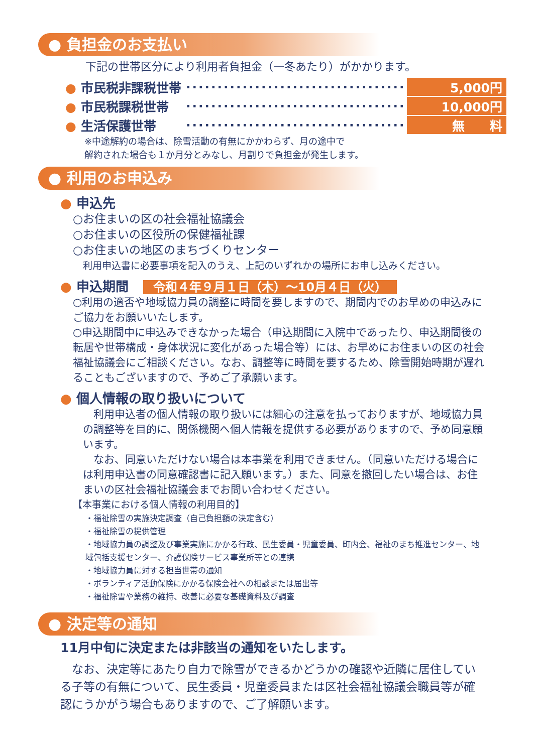● 負担金のお支払い
下記の世帯区分により利用者負担金（一冬あたり）がかかります。
● 市民税非課税世帯 ···································· 5,000円
● 市民税課税世帯 ···································· 10,000円
● 生活保護世帯 ···································· 無　　料
※中途解約の場合は、除雪活動の有無にかかわらず、月の途中で
解約された場合も１か月分とみなし、月割りで負担金が発生します。
● 利用のお申込み
● 申込先
○お住まいの区の社会福祉協議会
○お住まいの区役所の保健福祉課
○お住まいの地区のまちづくりセンター
利用申込書に必要事項を記入のうえ、上記のいずれかの場所にお申し込みください。
● 申込期間 令和４年９月１日（木）～10月４日（火）
○利用の適否や地域協力員の調整に時間を要しますので、期間内でのお早めの申込みにご協力をお願いいたします。
○申込期間中に申込みできなかった場合（申込期間に入院中であったり、申込期間後の転居や世帯構成・身体状況に変化があった場合等）には、お早めにお住まいの区の社会福祉協議会にご相談ください。なお、調整等に時間を要するため、除雪開始時期が遅れることもございますので、予めご了承願います。
● 個人情報の取り扱いについて
　利用申込者の個人情報の取り扱いには細心の注意を払っておりますが、地域協力員の調整等を目的に、関係機関へ個人情報を提供する必要がありますので、予め同意願います。
　なお、同意いただけない場合は本事業を利用できません。（同意いただける場合には利用申込書の同意確認書に記入願います。）また、同意を撤回したい場合は、お住まいの区社会福祉協議会までお問い合わせください。
【本事業における個人情報の利用目的】
・福祉除雪の実施決定調査（自己負担額の決定含む）
・福祉除雪の提供管理
・地域協力員の調整及び事業実施にかかる行政、民生委員・児童委員、町内会、福祉のまち推進センター、地域包括支援センター、介護保険サービス事業所等との連携
・地域協力員に対する担当世帯の通知
・ボランティア活動保険にかかる保険会社への相談または届出等
・福祉除雪や業務の維持、改善に必要な基礎資料及び調査
● 決定等の通知
11月中旬に決定または非該当の通知をいたします。
　なお、決定等にあたり自力で除雪ができるかどうかの確認や近隣に居住している子等の有無について、民生委員・児童委員または区社会福祉協議会職員等が確認にうかがう場合もありますので、ご了解願います。